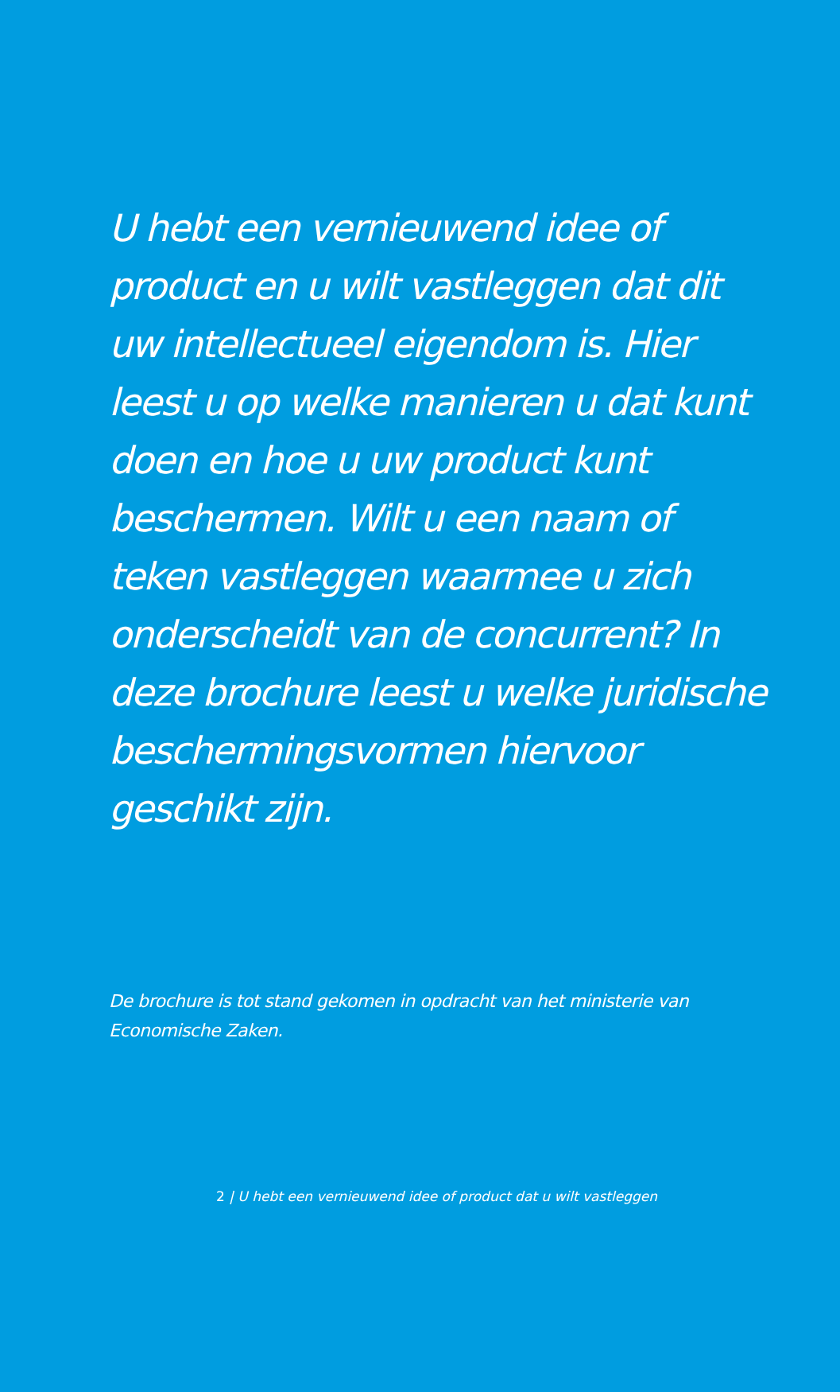U hebt een vernieuwend idee of product en u wilt vastleggen dat dit uw intellectueel eigendom is. Hier leest u op welke manieren u dat kunt doen en hoe u uw product kunt beschermen. Wilt u een naam of teken vastleggen waarmee u zich onderscheidt van de concurrent? In deze brochure leest u welke juridische beschermingsvormen hiervoor geschikt zijn.
De brochure is tot stand gekomen in opdracht van het ministerie van
Economische Zaken.
2 | U hebt een vernieuwend idee of product dat u wilt vastleggen